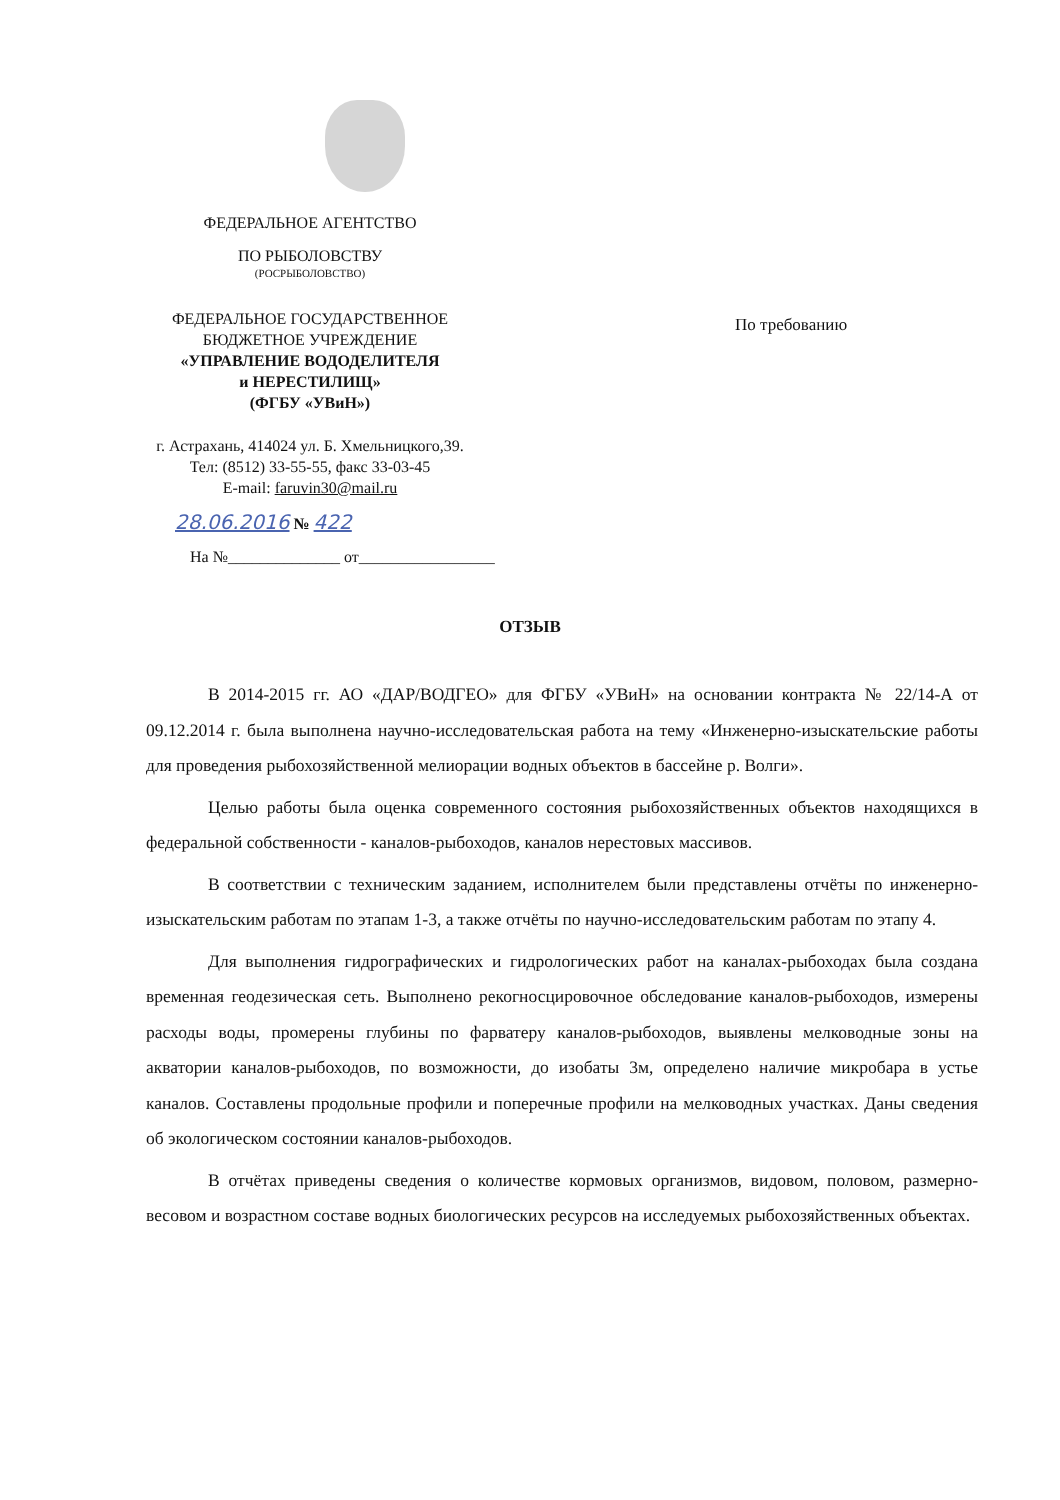ФЕДЕРАЛЬНОЕ АГЕНТСТВО
ПО РЫБОЛОВСТВУ
(РОСРЫБОЛОВСТВО)
ФЕДЕРАЛЬНОЕ ГОСУДАРСТВЕННОЕ
БЮДЖЕТНОЕ УЧРЕЖДЕНИЕ
«УПРАВЛЕНИЕ ВОДОДЕЛИТЕЛЯ
и НЕРЕСТИЛИЩ»
(ФГБУ «УВиН»)
г. Астрахань, 414024 ул. Б. Хмельницкого,39.
Тел: (8512) 33-55-55, факс 33-03-45
E-mail: faruvin30@mail.ru
28.06.2016 № 422
На №______________ от_________________
По требованию
ОТЗЫВ
В 2014-2015 гг. АО «ДАР/ВОДГЕО» для ФГБУ «УВиН» на основании контракта № 22/14-А от 09.12.2014 г. была выполнена научно-исследовательская работа на тему «Инженерно-изыскательские работы для проведения рыбохозяйственной мелиорации водных объектов в бассейне р. Волги».
Целью работы была оценка современного состояния рыбохозяйственных объектов находящихся в федеральной собственности - каналов-рыбоходов, каналов нерестовых массивов.
В соответствии с техническим заданием, исполнителем были представлены отчёты по инженерно-изыскательским работам по этапам 1-3, а также отчёты по научно-исследовательским работам по этапу 4.
Для выполнения гидрографических и гидрологических работ на каналах-рыбоходах была создана временная геодезическая сеть. Выполнено рекогносцировочное обследование каналов-рыбоходов, измерены расходы воды, промерены глубины по фарватеру каналов-рыбоходов, выявлены мелководные зоны на акватории каналов-рыбоходов, по возможности, до изобаты 3м, определено наличие микробара в устье каналов. Составлены продольные профили и поперечные профили на мелководных участках. Даны сведения об экологическом состоянии каналов-рыбоходов.
В отчётах приведены сведения о количестве кормовых организмов, видовом, половом, размерно-весовом и возрастном составе водных биологических ресурсов на исследуемых рыбохозяйственных объектах.